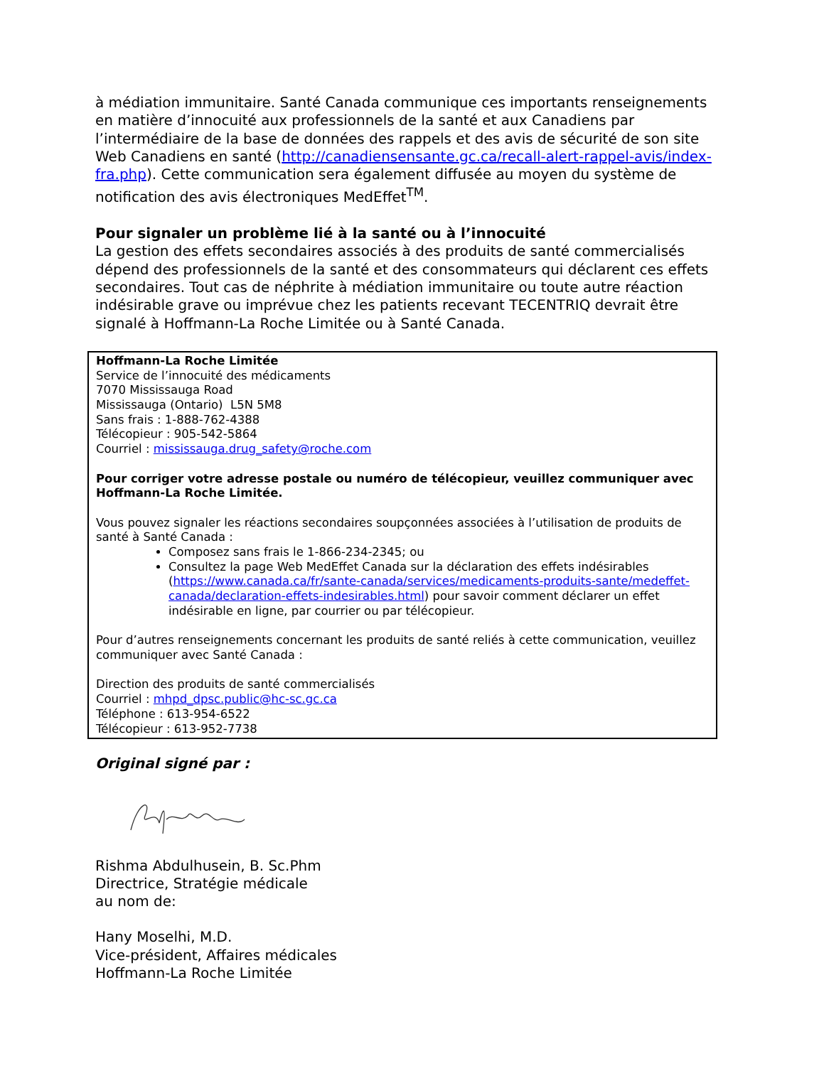à médiation immunitaire. Santé Canada communique ces importants renseignements en matière d’innocuité aux professionnels de la santé et aux Canadiens par l’intermédiaire de la base de données des rappels et des avis de sécurité de son site Web Canadiens en santé (http://canadiensensante.gc.ca/recall-alert-rappel-avis/index-fra.php). Cette communication sera également diffusée au moyen du système de notification des avis électroniques MedEffet<sup>TM</sup>.
Pour signaler un problème lié à la santé ou à l’innocuité
La gestion des effets secondaires associés à des produits de santé commercialisés dépend des professionnels de la santé et des consommateurs qui déclarent ces effets secondaires. Tout cas de néphrite à médiation immunitaire ou toute autre réaction indésirable grave ou imprévue chez les patients recevant TECENTRIQ devrait être signalé à Hoffmann-La Roche Limitée ou à Santé Canada.
Hoffmann-La Roche Limitée
Service de l’innocuité des médicaments
7070 Mississauga Road
Mississauga (Ontario) L5N 5M8
Sans frais : 1-888-762-4388
Télécopieur : 905-542-5864
Courriel : mississauga.drug_safety@roche.com
Pour corriger votre adresse postale ou numéro de télécopieur, veuillez communiquer avec Hoffmann-La Roche Limitée.
Vous pouvez signaler les réactions secondaires soupçonnées associées à l’utilisation de produits de santé à Santé Canada :
Composez sans frais le 1-866-234-2345; ou
Consultez la page Web MedEffet Canada sur la déclaration des effets indésirables (https://www.canada.ca/fr/sante-canada/services/medicaments-produits-sante/medeffet-canada/declaration-effets-indesirables.html) pour savoir comment déclarer un effet indésirable en ligne, par courrier ou par télécopieur.
Pour d’autres renseignements concernant les produits de santé reliés à cette communication, veuillez communiquer avec Santé Canada :
Direction des produits de santé commercialisés
Courriel : mhpd_dpsc.public@hc-sc.gc.ca
Téléphone : 613-954-6522
Télécopieur : 613-952-7738
Original signé par :
Rishma Abdulhusein, B. Sc.Phm
Directrice, Stratégie médicale
au nom de:
Hany Moselhi, M.D.
Vice-président, Affaires médicales
Hoffmann-La Roche Limitée